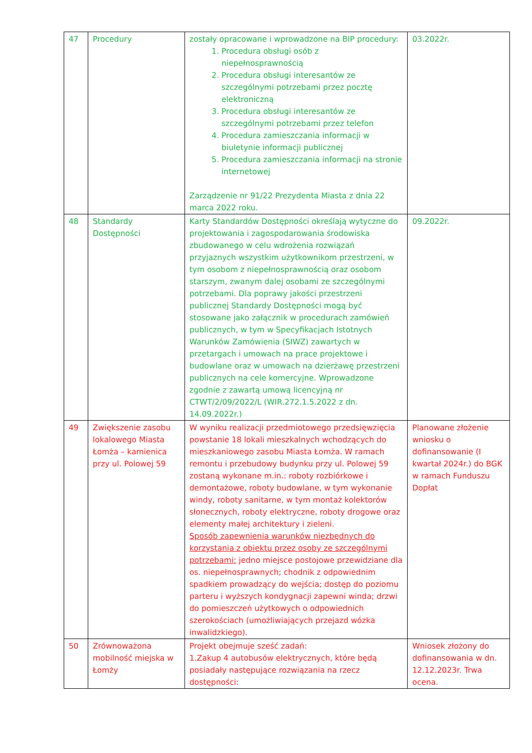| 47 | Procedury | zostały opracowane i wprowadzone na BIP procedury: 1. Procedura obsługi osób z niepełnosprawnością 2. Procedura obsługi interesantów ze szczególnymi potrzebami przez pocztę elektroniczną 3. Procedura obsługi interesantów ze szczególnymi potrzebami przez telefon 4. Procedura zamieszczania informacji w biuletynie informacji publicznej 5. Procedura zamieszczania informacji na stronie internetowej Zarządzenie nr 91/22 Prezydenta Miasta z dnia 22 marca 2022 roku. | 03.2022r. |
| 48 | Standardy Dostępności | Karty Standardów Dostępności określają wytyczne do projektowania i zagospodarowania środowiska zbudowanego w celu wdrożenia rozwiązań przyjaznych wszystkim użytkownikom przestrzeni, w tym osobom z niepełnosprawnością oraz osobom starszym, zwanym dalej osobami ze szczególnymi potrzebami. Dla poprawy jakości przestrzeni publicznej Standardy Dostępności mogą być stosowane jako załącznik w procedurach zamówień publicznych, w tym w Specyfikacjach Istotnych Warunków Zamówienia (SIWZ) zawartych w przetargach i umowach na prace projektowe i budowlane oraz w umowach na dzierżawę przestrzeni publicznych na cele komercyjne. Wprowadzone zgodnie z zawartą umową licencyjną nr CTWT/2/09/2022/L (WIR.272.1.5.2022 z dn. 14.09.2022r.) | 09.2022r. |
| 49 | Zwiększenie zasobu lokalowego Miasta Łomża – kamienica przy ul. Polowej 59 | W wyniku realizacji przedmiotowego przedsięwzięcia powstanie 18 lokali mieszkalnych wchodzących do mieszkaniowego zasobu Miasta Łomża. W ramach remontu i przebudowy budynku przy ul. Polowej 59 zostaną wykonane m.in.: roboty rozbiórkowe i demontażowe, roboty budowlane, w tym wykonanie windy, roboty sanitarne, w tym montaż kolektorów słonecznych, roboty elektryczne, roboty drogowe oraz elementy małej architektury i zieleni. Sposób zapewnienia warunków niezbędnych do korzystania z obiektu przez osoby ze szczególnymi potrzebami: jedno miejsce postojowe przewidziane dla os. niepełnosprawnych; chodnik z odpowiednim spadkiem prowadzący do wejścia; dostęp do poziomu parteru i wyższych kondygnacji zapewni winda; drzwi do pomieszczeń użytkowych o odpowiednich szerokościach (umożliwiających przejazd wózka inwalidzkiego). | Planowane złożenie wniosku o dofinansowanie (I kwartał 2024r.) do BGK w ramach Funduszu Dopłat |
| 50 | Zrównoważona mobilność miejska w Łomży | Projekt obejmuje sześć zadań: 1.Zakup 4 autobusów elektrycznych, które będą posiadały następujące rozwiązania na rzecz dostępności: | Wniosek złożony do dofinansowania w dn. 12.12.2023r. Trwa ocena. |